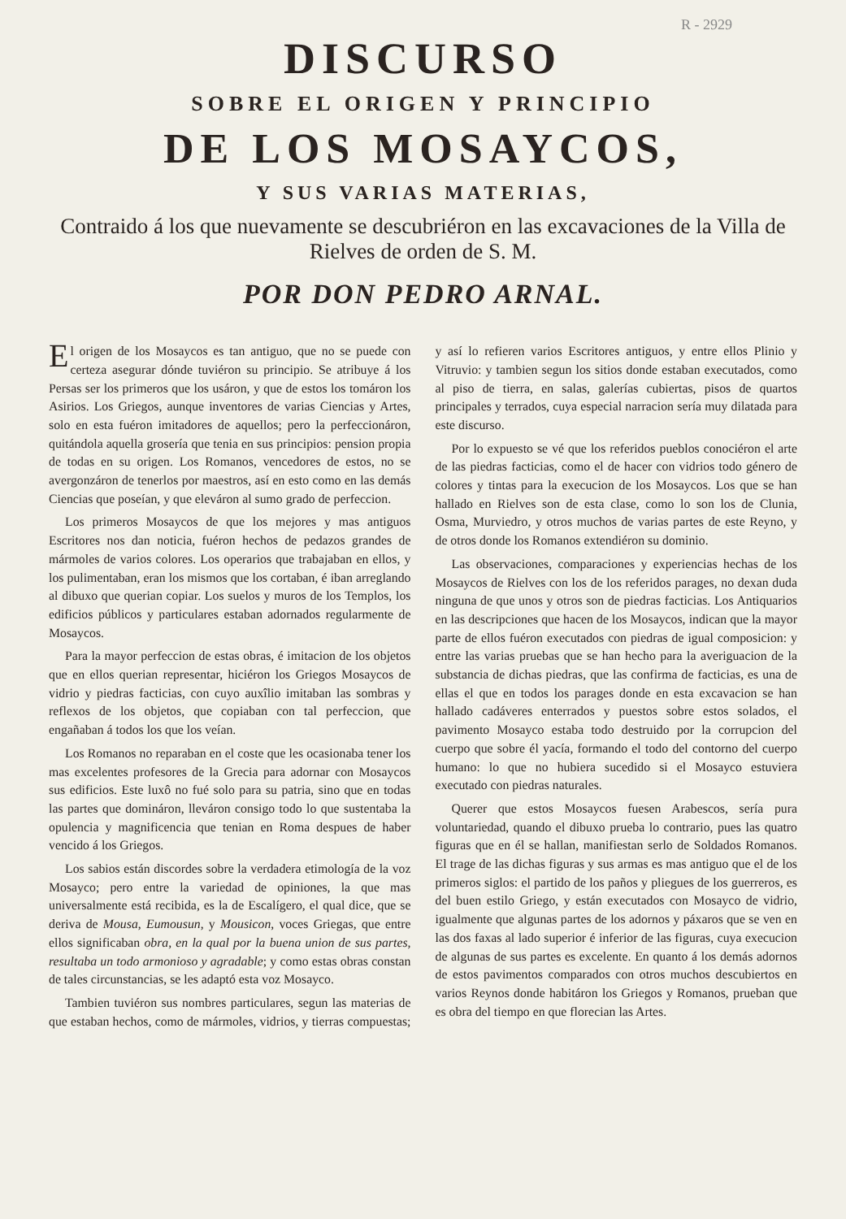R - 2929
DISCURSO
SOBRE EL ORIGEN Y PRINCIPIO
DE LOS MOSAYCOS,
Y SUS VARIAS MATERIAS,
Contraido á los que nuevamente se descubriéron en las excavaciones de la Villa de Rielves de orden de S. M.
POR DON PEDRO ARNAL.
El origen de los Mosaycos es tan antiguo, que no se puede con certeza asegurar dónde tuviéron su principio. Se atribuye á los Persas ser los primeros que los usáron, y que de estos los tomáron los Asirios. Los Griegos, aunque inventores de varias Ciencias y Artes, solo en esta fuéron imitadores de aquellos; pero la perfeccionáron, quitándola aquella grosería que tenia en sus principios: pension propia de todas en su origen. Los Romanos, vencedores de estos, no se avergonzáron de tenerlos por maestros, así en esto como en las demás Ciencias que poseían, y que eleváron al sumo grado de perfeccion.
Los primeros Mosaycos de que los mejores y mas antiguos Escritores nos dan noticia, fuéron hechos de pedazos grandes de mármoles de varios colores. Los operarios que trabajaban en ellos, y los pulimentaban, eran los mismos que los cortaban, é iban arreglando al dibuxo que querian copiar. Los suelos y muros de los Templos, los edificios públicos y particulares estaban adornados regularmente de Mosaycos.
Para la mayor perfeccion de estas obras, é imitacion de los objetos que en ellos querian representar, hiciéron los Griegos Mosaycos de vidrio y piedras facticias, con cuyo auxîlio imitaban las sombras y reflexos de los objetos, que copiaban con tal perfeccion, que engañaban á todos los que los veían.
Los Romanos no reparaban en el coste que les ocasionaba tener los mas excelentes profesores de la Grecia para adornar con Mosaycos sus edificios. Este luxô no fué solo para su patria, sino que en todas las partes que domináron, lleváron consigo todo lo que sustentaba la opulencia y magnificencia que tenian en Roma despues de haber vencido á los Griegos.
Los sabios están discordes sobre la verdadera etimología de la voz Mosayco; pero entre la variedad de opiniones, la que mas universalmente está recibida, es la de Escalígero, el qual dice, que se deriva de Mousa, Eumousun, y Mousicon, voces Griegas, que entre ellos significaban obra, en la qual por la buena union de sus partes, resultaba un todo armonioso y agradable; y como estas obras constan de tales circunstancias, se les adaptó esta voz Mosayco.
Tambien tuviéron sus nombres particulares, segun las materias de que estaban hechos, como de mármoles, vidrios, y tierras compuestas; y así lo refieren varios Escritores antiguos, y entre ellos Plinio y Vitruvio: y tambien segun los sitios donde estaban executados, como al piso de tierra, en salas, galerías cubiertas, pisos de quartos principales y terrados, cuya especial narracion sería muy dilatada para este discurso.
Por lo expuesto se vé que los referidos pueblos conociéron el arte de las piedras facticias, como el de hacer con vidrios todo género de colores y tintas para la execucion de los Mosaycos. Los que se han hallado en Rielves son de esta clase, como lo son los de Clunia, Osma, Murviedro, y otros muchos de varias partes de este Reyno, y de otros donde los Romanos extendiéron su dominio.
Las observaciones, comparaciones y experiencias hechas de los Mosaycos de Rielves con los de los referidos parages, no dexan duda ninguna de que unos y otros son de piedras facticias. Los Antiquarios en las descripciones que hacen de los Mosaycos, indican que la mayor parte de ellos fuéron executados con piedras de igual composicion: y entre las varias pruebas que se han hecho para la averiguacion de la substancia de dichas piedras, que las confirma de facticias, es una de ellas el que en todos los parages donde en esta excavacion se han hallado cadáveres enterrados y puestos sobre estos solados, el pavimento Mosayco estaba todo destruido por la corrupcion del cuerpo que sobre él yacía, formando el todo del contorno del cuerpo humano: lo que no hubiera sucedido si el Mosayco estuviera executado con piedras naturales.
Querer que estos Mosaycos fuesen Arabescos, sería pura voluntariedad, quando el dibuxo prueba lo contrario, pues las quatro figuras que en él se hallan, manifiestan serlo de Soldados Romanos. El trage de las dichas figuras y sus armas es mas antiguo que el de los primeros siglos: el partido de los paños y pliegues de los guerreros, es del buen estilo Griego, y están executados con Mosayco de vidrio, igualmente que algunas partes de los adornos y páxaros que se ven en las dos faxas al lado superior é inferior de las figuras, cuya execucion de algunas de sus partes es excelente. En quanto á los demás adornos de estos pavimentos comparados con otros muchos descubiertos en varios Reynos donde habitáron los Griegos y Romanos, prueban que es obra del tiempo en que florecian las Artes.